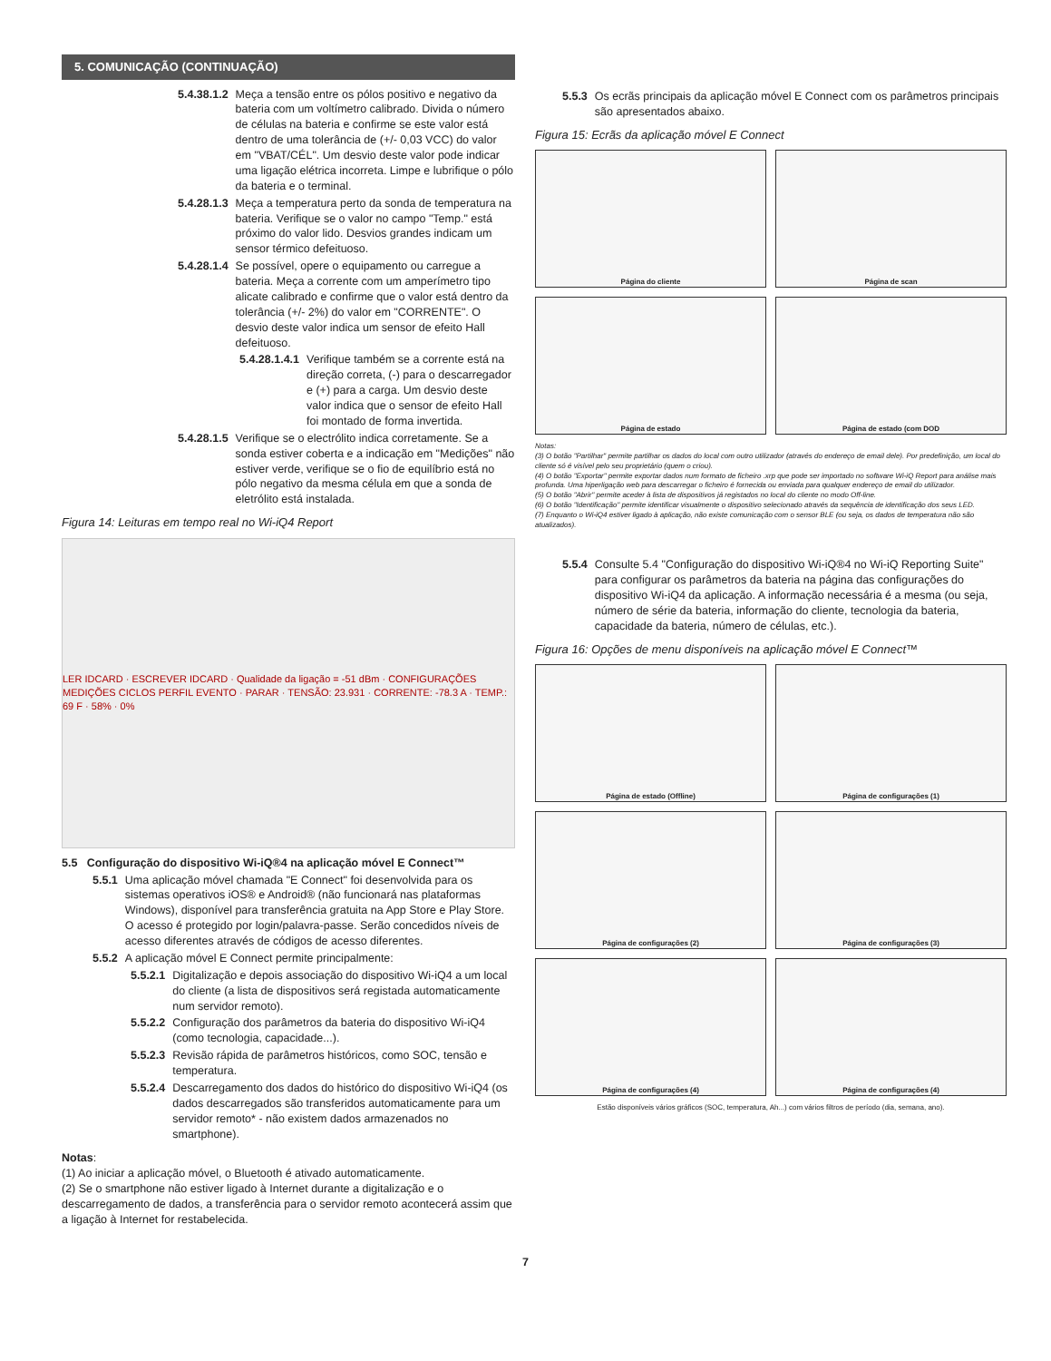5. COMUNICAÇÃO (CONTINUAÇÃO)
5.4.38.1.2 Meça a tensão entre os pólos positivo e negativo da bateria com um voltímetro calibrado. Divida o número de células na bateria e confirme se este valor está dentro de uma tolerância de (+/- 0,03 VCC) do valor em "VBAT/CÉL". Um desvio deste valor pode indicar uma ligação elétrica incorreta. Limpe e lubrifique o pólo da bateria e o terminal.
5.4.28.1.3 Meça a temperatura perto da sonda de temperatura na bateria. Verifique se o valor no campo "Temp." está próximo do valor lido. Desvios grandes indicam um sensor térmico defeituoso.
5.4.28.1.4 Se possível, opere o equipamento ou carregue a bateria. Meça a corrente com um amperímetro tipo alicate calibrado e confirme que o valor está dentro da tolerância (+/- 2%) do valor em "CORRENTE". O desvio deste valor indica um sensor de efeito Hall defeituoso.
5.4.28.1.4.1 Verifique também se a corrente está na direção correta, (-) para o descarregador e (+) para a carga. Um desvio deste valor indica que o sensor de efeito Hall foi montado de forma invertida.
5.4.28.1.5 Verifique se o electrólito indica corretamente. Se a sonda estiver coberta e a indicação em "Medições" não estiver verde, verifique se o fio de equilíbrio está no pólo negativo da mesma célula em que a sonda de eletrólito está instalada.
Figura 14: Leituras em tempo real no Wi-iQ4 Report
LER IDCARD · ESCREVER IDCARD · Qualidade da ligação = -51 dBm · CONFIGURAÇÕES MEDIÇÕES CICLOS PERFIL EVENTO · PARAR · TENSÃO: 23.931 · CORRENTE: -78.3 A · TEMP.: 69 F · 58% · 0%
5.5 Configuração do dispositivo Wi-iQ®4 na aplicação móvel E Connect™
5.5.1 Uma aplicação móvel chamada "E Connect" foi desenvolvida para os sistemas operativos iOS® e Android® (não funcionará nas plataformas Windows), disponível para transferência gratuita na App Store e Play Store. O acesso é protegido por login/palavra-passe. Serão concedidos níveis de acesso diferentes através de códigos de acesso diferentes.
5.5.2 A aplicação móvel E Connect permite principalmente:
5.5.2.1 Digitalização e depois associação do dispositivo Wi-iQ4 a um local do cliente (a lista de dispositivos será registada automaticamente num servidor remoto).
5.5.2.2 Configuração dos parâmetros da bateria do dispositivo Wi-iQ4 (como tecnologia, capacidade...).
5.5.2.3 Revisão rápida de parâmetros históricos, como SOC, tensão e temperatura.
5.5.2.4 Descarregamento dos dados do histórico do dispositivo Wi-iQ4 (os dados descarregados são transferidos automaticamente para um servidor remoto* - não existem dados armazenados no smartphone).
Notas:
(1) Ao iniciar a aplicação móvel, o Bluetooth é ativado automaticamente.
(2) Se o smartphone não estiver ligado à Internet durante a digitalização e o descarregamento de dados, a transferência para o servidor remoto acontecerá assim que a ligação à Internet for restabelecida.
5.5.3 Os ecrãs principais da aplicação móvel E Connect com os parâmetros principais são apresentados abaixo.
Figura 15: Ecrãs da aplicação móvel E Connect
Página do cliente
Página de scan
Página de estado
Página de estado (com DOD
Notas:
(3) O botão "Partilhar" permite partilhar os dados do local com outro utilizador (através do endereço de email dele). Por predefinição, um local do cliente só é visível pelo seu proprietário (quem o criou).
(4) O botão "Exportar" permite exportar dados num formato de ficheiro .xrp que pode ser importado no software Wi-iQ Report para análise mais profunda. Uma hiperligação web para descarregar o ficheiro é fornecida ou enviada para qualquer endereço de email do utilizador.
(5) O botão "Abrir" permite aceder à lista de dispositivos já registados no local do cliente no modo Off-line.
(6) O botão "Identificação" permite identificar visualmente o dispositivo selecionado através da sequência de identificação dos seus LED.
(7) Enquanto o Wi-iQ4 estiver ligado à aplicação, não existe comunicação com o sensor BLE (ou seja, os dados de temperatura não são atualizados).
5.5.4 Consulte 5.4 "Configuração do dispositivo Wi-iQ®4 no Wi-iQ Reporting Suite" para configurar os parâmetros da bateria na página das configurações do dispositivo Wi-iQ4 da aplicação. A informação necessária é a mesma (ou seja, número de série da bateria, informação do cliente, tecnologia da bateria, capacidade da bateria, número de células, etc.).
Figura 16: Opções de menu disponíveis na aplicação móvel E Connect™
Página de estado (Offline)
Página de configurações (1)
Página de configurações (2)
Página de configurações (3)
Página de configurações (4)
Página de configurações (4)
Estão disponíveis vários gráficos (SOC, temperatura, Ah...) com vários filtros de período (dia, semana, ano).
7